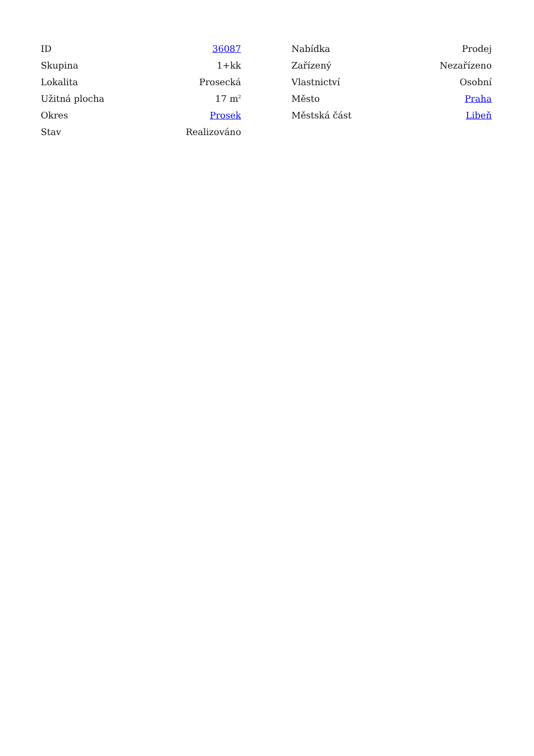| ID | 36087 |
| Skupina | 1+kk |
| Lokalita | Prosecká |
| Užitná plocha | 17 m<sup>2</sup> |
| Okres | Prosek |
| Stav | Realizováno |
| Nabídka | Prodej |
| Zařízený | Nezařízeno |
| Vlastnictví | Osobní |
| Město | Praha |
| Městská část | Libeň |